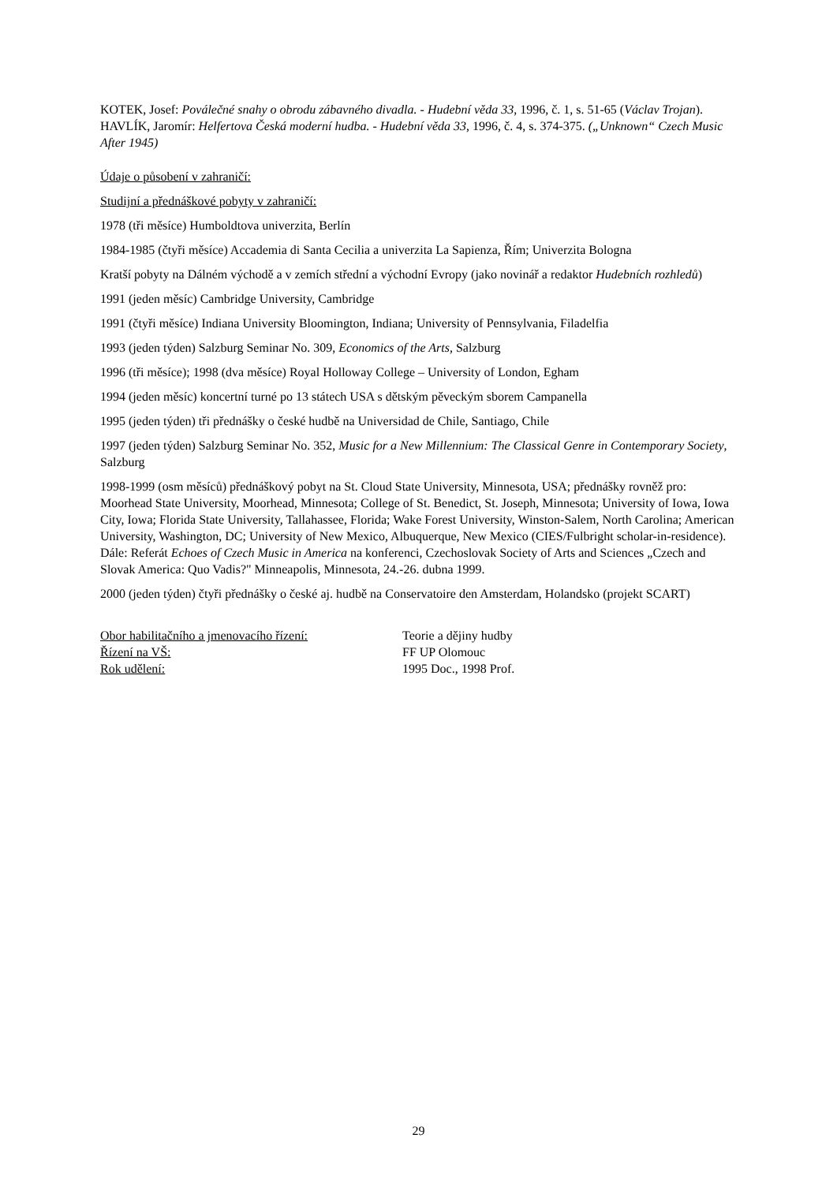KOTEK, Josef: Poválečné snahy o obrodu zábavného divadla. - Hudební věda 33, 1996, č. 1, s. 51-65 (Václav Trojan).
HAVLÍK, Jaromír: Helfertova Česká moderní hudba. - Hudební věda 33, 1996, č. 4, s. 374-375. („Unknown“ Czech Music After 1945)
Údaje o působení v zahraničí:
Studijní a přednáškové pobyty v zahraničí:
1978 (tři měsíce) Humboldtova univerzita, Berlín
1984-1985 (čtyři měsíce) Accademia di Santa Cecilia a univerzita La Sapienza, Řím; Univerzita Bologna
Kratší pobyty na Dálném východě a v zemích střední a východní Evropy (jako novinář a redaktor Hudebních rozhledů)
1991 (jeden měsíc) Cambridge University, Cambridge
1991 (čtyři měsíce) Indiana University Bloomington, Indiana; University of Pennsylvania, Filadelfia
1993 (jeden týden) Salzburg Seminar No. 309, Economics of the Arts, Salzburg
1996 (tři měsíce); 1998 (dva měsíce) Royal Holloway College – University of London, Egham
1994 (jeden měsíc) koncertní turné po 13 státech USA s dětským pěveckým sborem Campanella
1995 (jeden týden) tři přednášky o české hudbě na Universidad de Chile, Santiago, Chile
1997 (jeden týden) Salzburg Seminar No. 352, Music for a New Millennium: The Classical Genre in Contemporary Society, Salzburg
1998-1999 (osm měsíců) přednáškový pobyt na St. Cloud State University, Minnesota, USA; přednášky rovněž pro: Moorhead State University, Moorhead, Minnesota; College of St. Benedict, St. Joseph, Minnesota; University of Iowa, Iowa City, Iowa; Florida State University, Tallahassee, Florida; Wake Forest University, Winston-Salem, North Carolina; American University, Washington, DC; University of New Mexico, Albuquerque, New Mexico (CIES/Fulbright scholar-in-residence). Dále: Referát Echoes of Czech Music in America na konferenci, Czechoslovak Society of Arts and Sciences „Czech and Slovak America: Quo Vadis?" Minneapolis, Minnesota, 24.-26. dubna 1999.
2000 (jeden týden) čtyři přednášky o české aj. hudbě na Conservatoire den Amsterdam, Holandsko (projekt SCART)
Obor habilitačního a jmenovacího řízení: Teorie a dějiny hudby
Řízení na VŠ: FF UP Olomouc
Rok udělení: 1995 Doc., 1998 Prof.
29